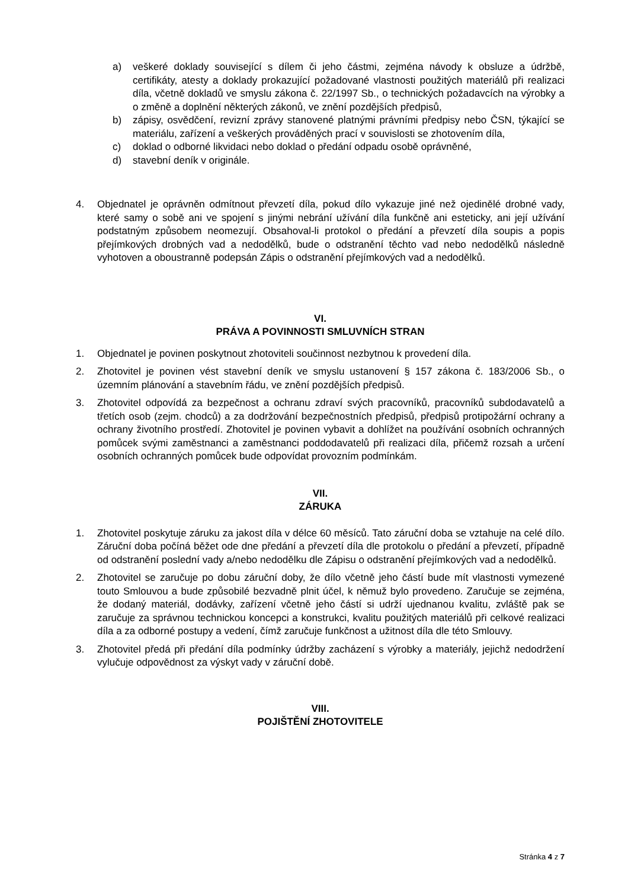a) veškeré doklady související s dílem či jeho částmi, zejména návody k obsluze a údržbě, certifikáty, atesty a doklady prokazující požadované vlastnosti použitých materiálů při realizaci díla, včetně dokladů ve smyslu zákona č. 22/1997 Sb., o technických požadavcích na výrobky a o změně a doplnění některých zákonů, ve znění pozdějších předpisů,
b) zápisy, osvědčení, revizní zprávy stanovené platnými právními předpisy nebo ČSN, týkající se materiálu, zařízení a veškerých prováděných prací v souvislosti se zhotovením díla,
c) doklad o odborné likvidaci nebo doklad o předání odpadu osobě oprávněné,
d) stavební deník v originále.
4. Objednatel je oprávněn odmítnout převzetí díla, pokud dílo vykazuje jiné než ojedinělé drobné vady, které samy o sobě ani ve spojení s jinými nebrání užívání díla funkčně ani esteticky, ani její užívání podstatným způsobem neomezují. Obsahoval-li protokol o předání a převzetí díla soupis a popis přejímkových drobných vad a nedodělků, bude o odstranění těchto vad nebo nedodělků následně vyhotoven a oboustranně podepsán Zápis o odstranění přejímkových vad a nedodělků.
VI.
PRÁVA A POVINNOSTI SMLUVNÍCH STRAN
1. Objednatel je povinen poskytnout zhotoviteli součinnost nezbytnou k provedení díla.
2. Zhotovitel je povinen vést stavební deník ve smyslu ustanovení § 157 zákona č. 183/2006 Sb., o územním plánování a stavebním řádu, ve znění pozdějších předpisů.
3. Zhotovitel odpovídá za bezpečnost a ochranu zdraví svých pracovníků, pracovníků subdodavatelů a třetích osob (zejm. chodců) a za dodržování bezpečnostních předpisů, předpisů protipožární ochrany a ochrany životního prostředí. Zhotovitel je povinen vybavit a dohlížet na používání osobních ochranných pomůcek svými zaměstnanci a zaměstnanci poddodavatelů při realizaci díla, přičemž rozsah a určení osobních ochranných pomůcek bude odpovídat provozním podmínkám.
VII.
ZÁRUKA
1. Zhotovitel poskytuje záruku za jakost díla v délce 60 měsíců. Tato záruční doba se vztahuje na celé dílo. Záruční doba počíná běžet ode dne předání a převzetí díla dle protokolu o předání a převzetí, případně od odstranění poslední vady a/nebo nedodělku dle Zápisu o odstranění přejímkových vad a nedodělků.
2. Zhotovitel se zaručuje po dobu záruční doby, že dílo včetně jeho částí bude mít vlastnosti vymezené touto Smlouvou a bude způsobilé bezvadně plnit účel, k němuž bylo provedeno. Zaručuje se zejména, že dodaný materiál, dodávky, zařízení včetně jeho částí si udrží ujednanou kvalitu, zvláště pak se zaručuje za správnou technickou koncepci a konstrukci, kvalitu použitých materiálů při celkové realizaci díla a za odborné postupy a vedení, čímž zaručuje funkčnost a užitnost díla dle této Smlouvy.
3. Zhotovitel předá při předání díla podmínky údržby zacházení s výrobky a materiály, jejichž nedodržení vylučuje odpovědnost za výskyt vady v záruční době.
VIII.
POJIŠTĚNÍ ZHOTOVITELE
Stránka 4 z 7